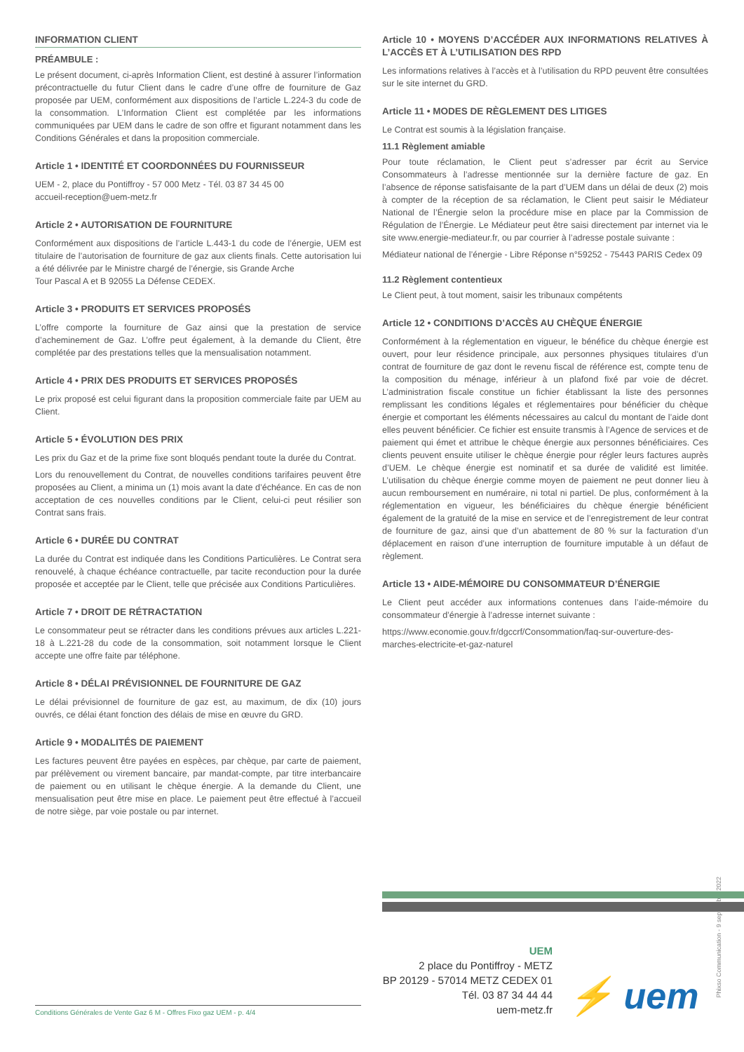INFORMATION CLIENT
PRÉAMBULE :
Le présent document, ci-après Information Client, est destiné à assurer l’information précontractuelle du futur Client dans le cadre d’une offre de fourniture de Gaz proposée par UEM, conformément aux dispositions de l’article L.224-3 du code de la consommation. L’Information Client est complétée par les informations communiquées par UEM dans le cadre de son offre et figurant notamment dans les Conditions Générales et dans la proposition commerciale.
Article 1 • IDENTITÉ ET COORDONNÉES DU FOURNISSEUR
UEM - 2, place du Pontiffroy - 57 000 Metz - Tél. 03 87 34 45 00
accueil-reception@uem-metz.fr
Article 2 • AUTORISATION DE FOURNITURE
Conformément aux dispositions de l’article L.443-1 du code de l’énergie, UEM est titulaire de l’autorisation de fourniture de gaz aux clients finals. Cette autorisation lui a été délivrée par le Ministre chargé de l’énergie, sis Grande Arche
Tour Pascal A et B 92055 La Défense CEDEX.
Article 3 • PRODUITS ET SERVICES PROPOSÉS
L’offre comporte la fourniture de Gaz ainsi que la prestation de service d’acheminement de Gaz. L’offre peut également, à la demande du Client, être complétée par des prestations telles que la mensualisation notamment.
Article 4 • PRIX DES PRODUITS ET SERVICES PROPOSÉS
Le prix proposé est celui figurant dans la proposition commerciale faite par UEM au Client.
Article 5 • ÉVOLUTION DES PRIX
Les prix du Gaz et de la prime fixe sont bloqués pendant toute la durée du Contrat.
Lors du renouvellement du Contrat, de nouvelles conditions tarifaires peuvent être proposées au Client, a minima un (1) mois avant la date d’échéance. En cas de non acceptation de ces nouvelles conditions par le Client, celui-ci peut résilier son Contrat sans frais.
Article 6 • DURÉE DU CONTRAT
La durée du Contrat est indiquée dans les Conditions Particulières. Le Contrat sera renouvelé, à chaque échéance contractuelle, par tacite reconduction pour la durée proposée et acceptée par le Client, telle que précisée aux Conditions Particulières.
Article 7 • DROIT DE RÉTRACTATION
Le consommateur peut se rétracter dans les conditions prévues aux articles L.221-18 à L.221-28 du code de la consommation, soit notamment lorsque le Client accepte une offre faite par téléphone.
Article 8 • DÉLAI PRÉVISIONNEL DE FOURNITURE DE GAZ
Le délai prévisionnel de fourniture de gaz est, au maximum, de dix (10) jours ouvrés, ce délai étant fonction des délais de mise en œuvre du GRD.
Article 9 • MODALITÉS DE PAIEMENT
Les factures peuvent être payées en espèces, par chèque, par carte de paiement, par prélèvement ou virement bancaire, par mandat-compte, par titre interbancaire de paiement ou en utilisant le chèque énergie. A la demande du Client, une mensualisation peut être mise en place. Le paiement peut être effectué à l’accueil de notre siège, par voie postale ou par internet.
Article 10 • MOYENS D’ACCÉDER AUX INFORMATIONS RELATIVES À L’ACCÈS ET À L’UTILISATION DES RPD
Les informations relatives à l’accès et à l’utilisation du RPD peuvent être consultées sur le site internet du GRD.
Article 11 • MODES DE RÈGLEMENT DES LITIGES
Le Contrat est soumis à la législation française.
11.1 Règlement amiable
Pour toute réclamation, le Client peut s’adresser par écrit au Service Consommateurs à l’adresse mentionnée sur la dernière facture de gaz. En l’absence de réponse satisfaisante de la part d’UEM dans un délai de deux (2) mois à compter de la réception de sa réclamation, le Client peut saisir le Médiateur National de l’Énergie selon la procédure mise en place par la Commission de Régulation de l’Énergie. Le Médiateur peut être saisi directement par internet via le site www.energie-mediateur.fr, ou par courrier à l’adresse postale suivante :
Médiateur national de l’énergie - Libre Réponse n°59252 - 75443 PARIS Cedex 09
11.2 Règlement contentieux
Le Client peut, à tout moment, saisir les tribunaux compétents
Article 12 • CONDITIONS D’ACCÈS AU CHÈQUE ÉNERGIE
Conformément à la réglementation en vigueur, le bénéfice du chèque énergie est ouvert, pour leur résidence principale, aux personnes physiques titulaires d’un contrat de fourniture de gaz dont le revenu fiscal de référence est, compte tenu de la composition du ménage, inférieur à un plafond fixé par voie de décret. L’administration fiscale constitue un fichier établissant la liste des personnes remplissant les conditions légales et réglementaires pour bénéficier du chèque énergie et comportant les éléments nécessaires au calcul du montant de l’aide dont elles peuvent bénéficier. Ce fichier est ensuite transmis à l’Agence de services et de paiement qui émet et attribue le chèque énergie aux personnes bénéficiaires. Ces clients peuvent ensuite utiliser le chèque énergie pour régler leurs factures auprès d’UEM. Le chèque énergie est nominatif et sa durée de validité est limitée. L’utilisation du chèque énergie comme moyen de paiement ne peut donner lieu à aucun remboursement en numéraire, ni total ni partiel. De plus, conformément à la réglementation en vigueur, les bénéficiaires du chèque énergie bénéficient également de la gratuité de la mise en service et de l’enregistrement de leur contrat de fourniture de gaz, ainsi que d’un abattement de 80 % sur la facturation d’un déplacement en raison d’une interruption de fourniture imputable à un défaut de règlement.
Article 13 • AIDE-MÉMOIRE DU CONSOMMATEUR D’ÉNERGIE
Le Client peut accéder aux informations contenues dans l’aide-mémoire du consommateur d’énergie à l’adresse internet suivante :
https://www.economie.gouv.fr/dgccrf/Consommation/faq-sur-ouverture-des-marches-electricite-et-gaz-naturel
Phixso Communication - 9 septembre 2022
UEM
2 place du Pontiffroy - METZ
BP 20129 - 57014 METZ CEDEX 01
Tél. 03 87 34 44 44
uem-metz.fr
⚡ uem
Conditions Générales de Vente Gaz 6 M - Offres Fixo gaz UEM - p. 4/4